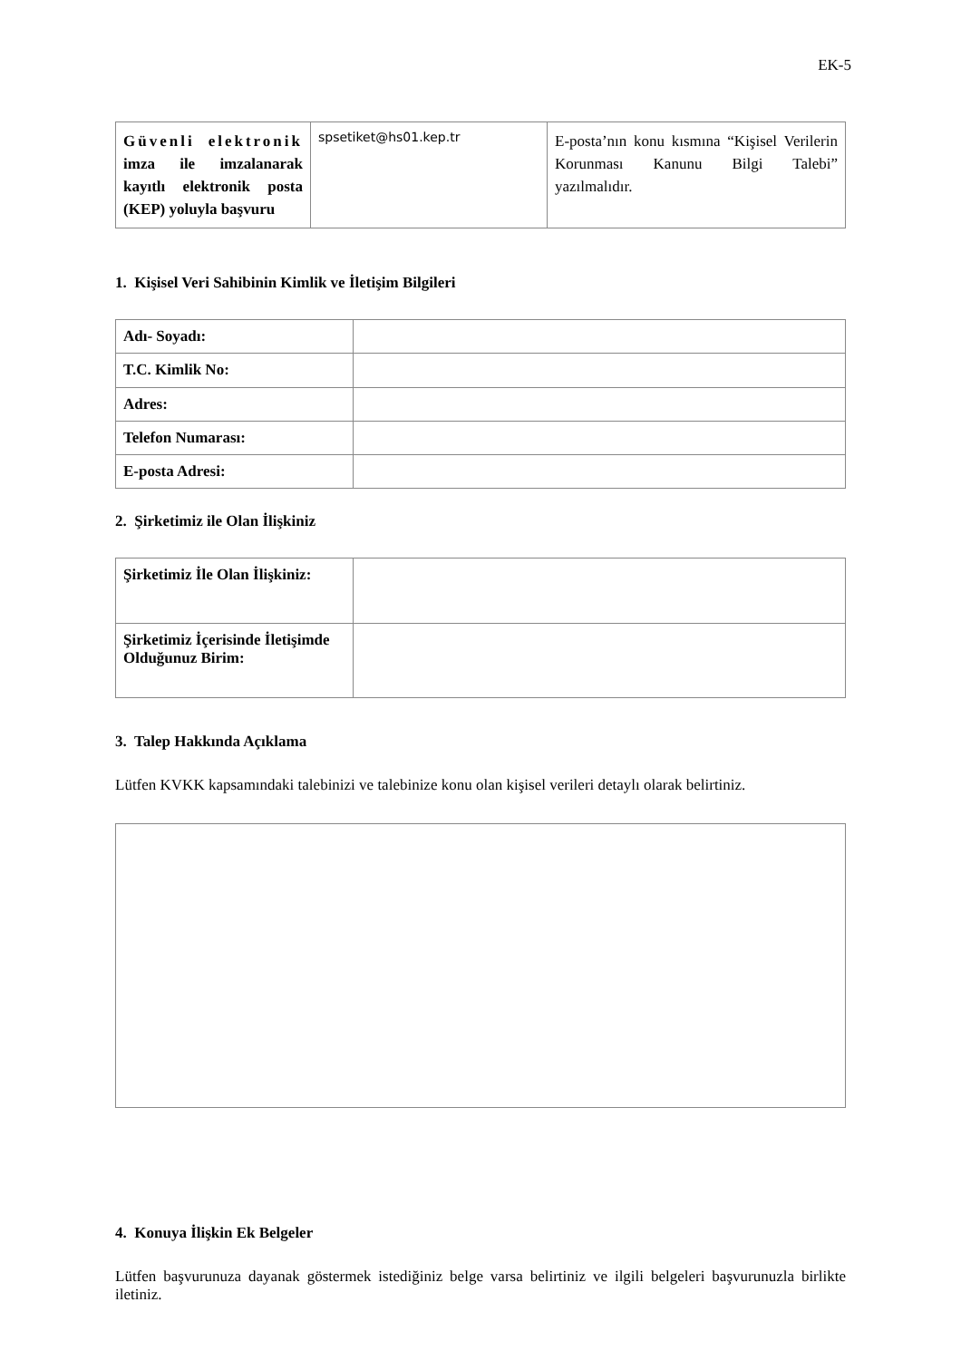EK-5
| Güvenli elektronik imza ile imzalanarak kayıtlı elektronik posta (KEP) yoluyla başvuru | spsetiket@hs01.kep.tr | E-posta’nın konu kısmına “Kişisel Verilerin Korunması Kanunu Bilgi Talebi” yazılmalıdır. |
1. Kişisel Veri Sahibinin Kimlik ve İletişim Bilgileri
| Adı- Soyadı: | |
| T.C. Kimlik No: | |
| Adres: | |
| Telefon Numarası: | |
| E-posta Adresi: | |
2. Şirketimiz ile Olan İlişkiniz
| Şirketimiz İle Olan İlişkiniz: | |
| Şirketimiz İçerisinde İletişimde Olduğunuz Birim: | |
3. Talep Hakkında Açıklama
Lütfen KVKK kapsamındaki talebinizi ve talebinize konu olan kişisel verileri detaylı olarak belirtiniz.
4. Konuya İlişkin Ek Belgeler
Lütfen başvurunuza dayanak göstermek istediğiniz belge varsa belirtiniz ve ilgili belgeleri başvurunuzla birlikte iletiniz.